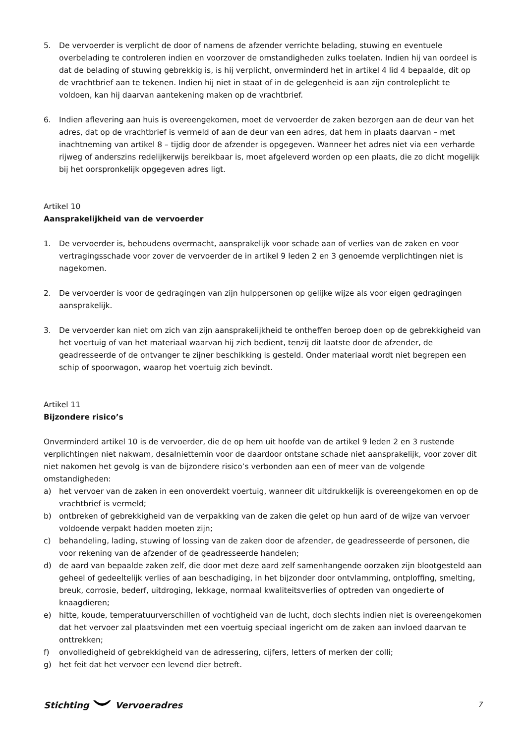5. De vervoerder is verplicht de door of namens de afzender verrichte belading, stuwing en eventuele overbelading te controleren indien en voorzover de omstandigheden zulks toelaten. Indien hij van oordeel is dat de belading of stuwing gebrekkig is, is hij verplicht, onverminderd het in artikel 4 lid 4 bepaalde, dit op de vrachtbrief aan te tekenen. Indien hij niet in staat of in de gelegenheid is aan zijn controleplicht te voldoen, kan hij daarvan aantekening maken op de vrachtbrief.
6. Indien aflevering aan huis is overeengekomen, moet de vervoerder de zaken bezorgen aan de deur van het adres, dat op de vrachtbrief is vermeld of aan de deur van een adres, dat hem in plaats daarvan – met inachtneming van artikel 8 – tijdig door de afzender is opgegeven. Wanneer het adres niet via een verharde rijweg of anderszins redelijkerwijs bereikbaar is, moet afgeleverd worden op een plaats, die zo dicht mogelijk bij het oorspronkelijk opgegeven adres ligt.
Artikel 10
Aansprakelijkheid van de vervoerder
1. De vervoerder is, behoudens overmacht, aansprakelijk voor schade aan of verlies van de zaken en voor vertragingsschade voor zover de vervoerder de in artikel 9 leden 2 en 3 genoemde verplichtingen niet is nagekomen.
2. De vervoerder is voor de gedragingen van zijn hulppersonen op gelijke wijze als voor eigen gedragingen aansprakelijk.
3. De vervoerder kan niet om zich van zijn aansprakelijkheid te ontheffen beroep doen op de gebrekkigheid van het voertuig of van het materiaal waarvan hij zich bedient, tenzij dit laatste door de afzender, de geadresseerde of de ontvanger te zijner beschikking is gesteld. Onder materiaal wordt niet begrepen een schip of spoorwagon, waarop het voertuig zich bevindt.
Artikel 11
Bijzondere risico’s
Onverminderd artikel 10 is de vervoerder, die de op hem uit hoofde van de artikel 9 leden 2 en 3 rustende verplichtingen niet nakwam, desalniettemin voor de daardoor ontstane schade niet aansprakelijk, voor zover dit niet nakomen het gevolg is van de bijzondere risico’s verbonden aan een of meer van de volgende omstandigheden:
a) het vervoer van de zaken in een onoverdekt voertuig, wanneer dit uitdrukkelijk is overeengekomen en op de vrachtbrief is vermeld;
b) ontbreken of gebrekkigheid van de verpakking van de zaken die gelet op hun aard of de wijze van vervoer voldoende verpakt hadden moeten zijn;
c) behandeling, lading, stuwing of lossing van de zaken door de afzender, de geadresseerde of personen, die voor rekening van de afzender of de geadresseerde handelen;
d) de aard van bepaalde zaken zelf, die door met deze aard zelf samenhangende oorzaken zijn blootgesteld aan geheel of gedeeltelijk verlies of aan beschadiging, in het bijzonder door ontvlamming, ontploffing, smelting, breuk, corrosie, bederf, uitdroging, lekkage, normaal kwaliteitsverlies of optreden van ongedierte of knaagdieren;
e) hitte, koude, temperatuurverschillen of vochtigheid van de lucht, doch slechts indien niet is overeengekomen dat het vervoer zal plaatsvinden met een voertuig speciaal ingericht om de zaken aan invloed daarvan te onttrekken;
f) onvolledigheid of gebrekkigheid van de adressering, cijfers, letters of merken der colli;
g) het feit dat het vervoer een levend dier betreft.
Stichting Vervoeradres 7